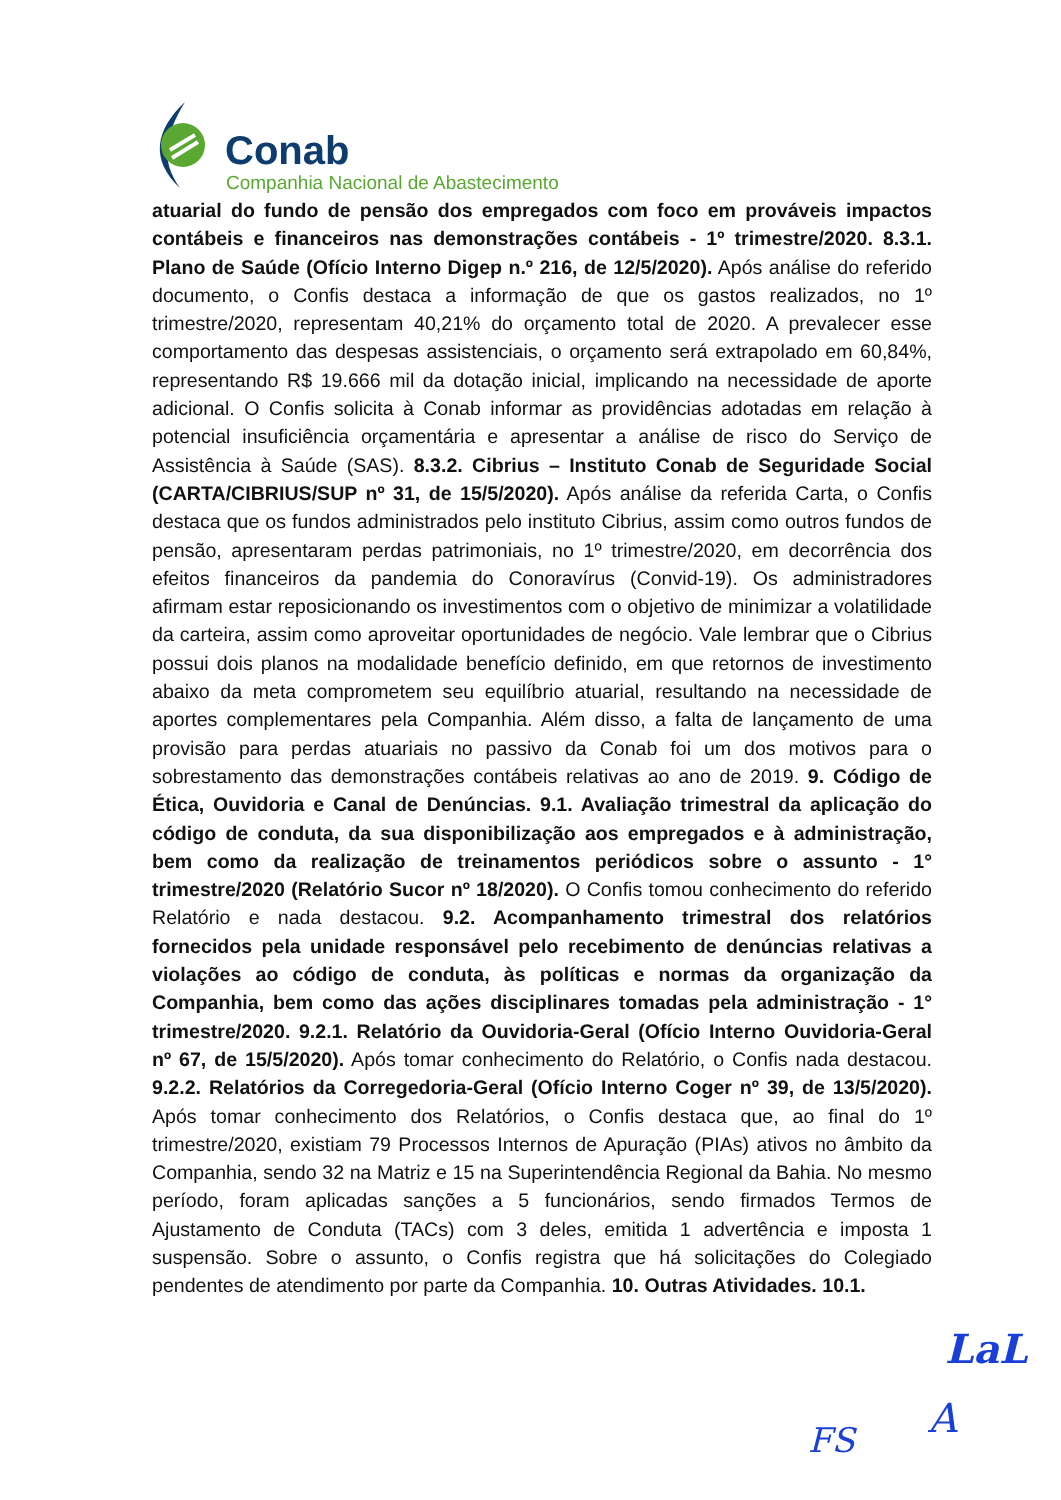Conab
Companhia Nacional de Abastecimento
atuarial do fundo de pensão dos empregados com foco em prováveis impactos contábeis e financeiros nas demonstrações contábeis - 1º trimestre/2020. 8.3.1. Plano de Saúde (Ofício Interno Digep n.º 216, de 12/5/2020). Após análise do referido documento, o Confis destaca a informação de que os gastos realizados, no 1º trimestre/2020, representam 40,21% do orçamento total de 2020. A prevalecer esse comportamento das despesas assistenciais, o orçamento será extrapolado em 60,84%, representando R$ 19.666 mil da dotação inicial, implicando na necessidade de aporte adicional. O Confis solicita à Conab informar as providências adotadas em relação à potencial insuficiência orçamentária e apresentar a análise de risco do Serviço de Assistência à Saúde (SAS). 8.3.2. Cibrius – Instituto Conab de Seguridade Social (CARTA/CIBRIUS/SUP nº 31, de 15/5/2020). Após análise da referida Carta, o Confis destaca que os fundos administrados pelo instituto Cibrius, assim como outros fundos de pensão, apresentaram perdas patrimoniais, no 1º trimestre/2020, em decorrência dos efeitos financeiros da pandemia do Conoravírus (Convid-19). Os administradores afirmam estar reposicionando os investimentos com o objetivo de minimizar a volatilidade da carteira, assim como aproveitar oportunidades de negócio. Vale lembrar que o Cibrius possui dois planos na modalidade benefício definido, em que retornos de investimento abaixo da meta comprometem seu equilíbrio atuarial, resultando na necessidade de aportes complementares pela Companhia. Além disso, a falta de lançamento de uma provisão para perdas atuariais no passivo da Conab foi um dos motivos para o sobrestamento das demonstrações contábeis relativas ao ano de 2019. 9. Código de Ética, Ouvidoria e Canal de Denúncias. 9.1. Avaliação trimestral da aplicação do código de conduta, da sua disponibilização aos empregados e à administração, bem como da realização de treinamentos periódicos sobre o assunto - 1° trimestre/2020 (Relatório Sucor nº 18/2020). O Confis tomou conhecimento do referido Relatório e nada destacou. 9.2. Acompanhamento trimestral dos relatórios fornecidos pela unidade responsável pelo recebimento de denúncias relativas a violações ao código de conduta, às políticas e normas da organização da Companhia, bem como das ações disciplinares tomadas pela administração - 1° trimestre/2020. 9.2.1. Relatório da Ouvidoria-Geral (Ofício Interno Ouvidoria-Geral nº 67, de 15/5/2020). Após tomar conhecimento do Relatório, o Confis nada destacou. 9.2.2. Relatórios da Corregedoria-Geral (Ofício Interno Coger nº 39, de 13/5/2020). Após tomar conhecimento dos Relatórios, o Confis destaca que, ao final do 1º trimestre/2020, existiam 79 Processos Internos de Apuração (PIAs) ativos no âmbito da Companhia, sendo 32 na Matriz e 15 na Superintendência Regional da Bahia. No mesmo período, foram aplicadas sanções a 5 funcionários, sendo firmados Termos de Ajustamento de Conduta (TACs) com 3 deles, emitida 1 advertência e imposta 1 suspensão. Sobre o assunto, o Confis registra que há solicitações do Colegiado pendentes de atendimento por parte da Companhia. 10. Outras Atividades. 10.1.
LaL
FS A